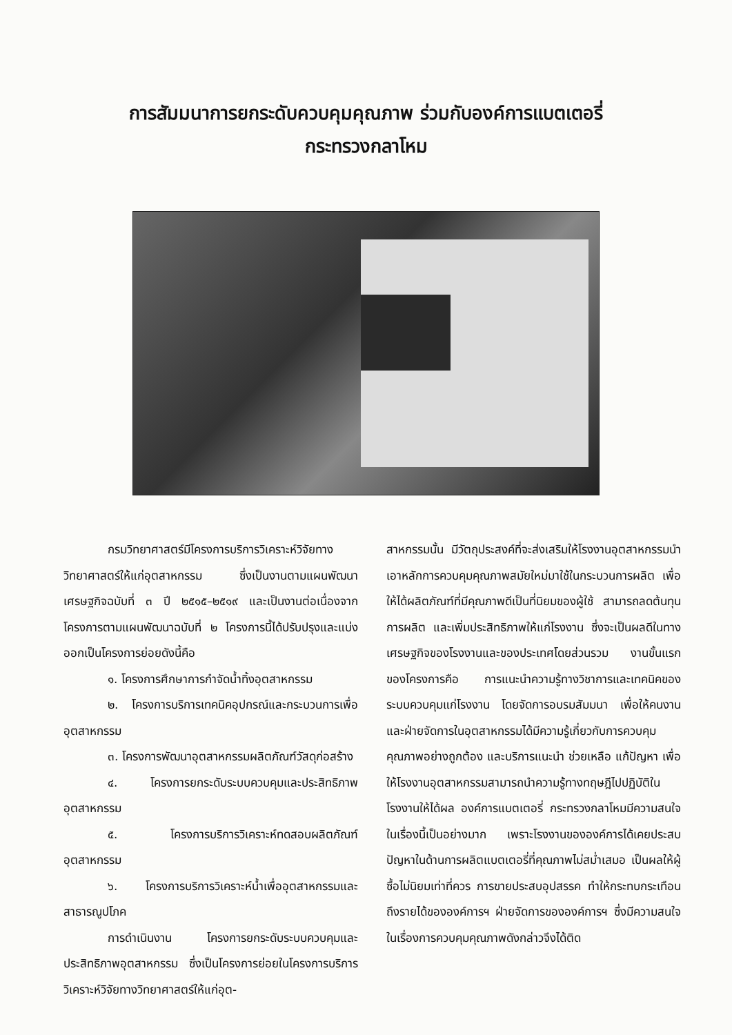การสัมมนาการยกระดับควบคุมคุณภาพ ร่วมกับองค์การแบตเตอรี่
กระทรวงกลาโหม
กรมวิทยาศาสตร์มีโครงการบริการวิเคราะห์วิจัยทางวิทยาศาสตร์ให้แก่อุตสาหกรรม ซึ่งเป็นงานตามแผนพัฒนาเศรษฐกิจฉบับที่ ๓ ปี ๒๕๑๕–๒๕๑๙ และเป็นงานต่อเนื่องจากโครงการตามแผนพัฒนาฉบับที่ ๒ โครงการนี้ได้ปรับปรุงและแบ่งออกเป็นโครงการย่อยดังนี้คือ
๑. โครงการศึกษาการกำจัดน้ำทิ้งอุตสาหกรรม
๒. โครงการบริการเทคนิคอุปกรณ์และกระบวนการเพื่ออุตสาหกรรม
๓. โครงการพัฒนาอุตสาหกรรมผลิตภัณฑ์วัสดุก่อสร้าง
๔. โครงการยกระดับระบบควบคุมและประสิทธิภาพอุตสาหกรรม
๕. โครงการบริการวิเคราะห์ทดสอบผลิตภัณฑ์อุตสาหกรรม
๖. โครงการบริการวิเคราะห์น้ำเพื่ออุตสาหกรรมและสาธารณูปโภค
การดำเนินงาน โครงการยกระดับระบบควบคุมและประสิทธิภาพอุตสาหกรรม ซึ่งเป็นโครงการย่อยในโครงการบริการวิเคราะห์วิจัยทางวิทยาศาสตร์ให้แก่อุต-
สาหกรรมนั้น มีวัตถุประสงค์ที่จะส่งเสริมให้โรงงานอุตสาหกรรมนำเอาหลักการควบคุมคุณภาพสมัยใหม่มาใช้ในกระบวนการผลิต เพื่อให้ได้ผลิตภัณฑ์ที่มีคุณภาพดีเป็นที่นิยมของผู้ใช้ สามารถลดต้นทุนการผลิต และเพิ่มประสิทธิภาพให้แก่โรงงาน ซึ่งจะเป็นผลดีในทางเศรษฐกิจของโรงงานและของประเทศโดยส่วนรวม งานขั้นแรกของโครงการคือ การแนะนำความรู้ทางวิชาการและเทคนิคของระบบควบคุมแก่โรงงาน โดยจัดการอบรมสัมมนา เพื่อให้คนงานและฝ่ายจัดการในอุตสาหกรรมได้มีความรู้เกี่ยวกับการควบคุมคุณภาพอย่างถูกต้อง และบริการแนะนำ ช่วยเหลือ แก้ปัญหา เพื่อให้โรงงานอุตสาหกรรมสามารถนำความรู้ทางทฤษฎีไปปฏิบัติในโรงงานให้ได้ผล องค์การแบตเตอรี่ กระทรวงกลาโหมมีความสนใจในเรื่องนี้เป็นอย่างมาก เพราะโรงงานขององค์การได้เคยประสบปัญหาในด้านการผลิตแบตเตอรี่ที่คุณภาพไม่สม่ำเสมอ เป็นผลให้ผู้ซื้อไม่นิยมเท่าที่ควร การขายประสบอุปสรรค ทำให้กระทบกระเทือนถึงรายได้ขององค์การฯ ฝ่ายจัดการขององค์การฯ ซึ่งมีความสนใจในเรื่องการควบคุมคุณภาพดังกล่าวจึงได้ติด